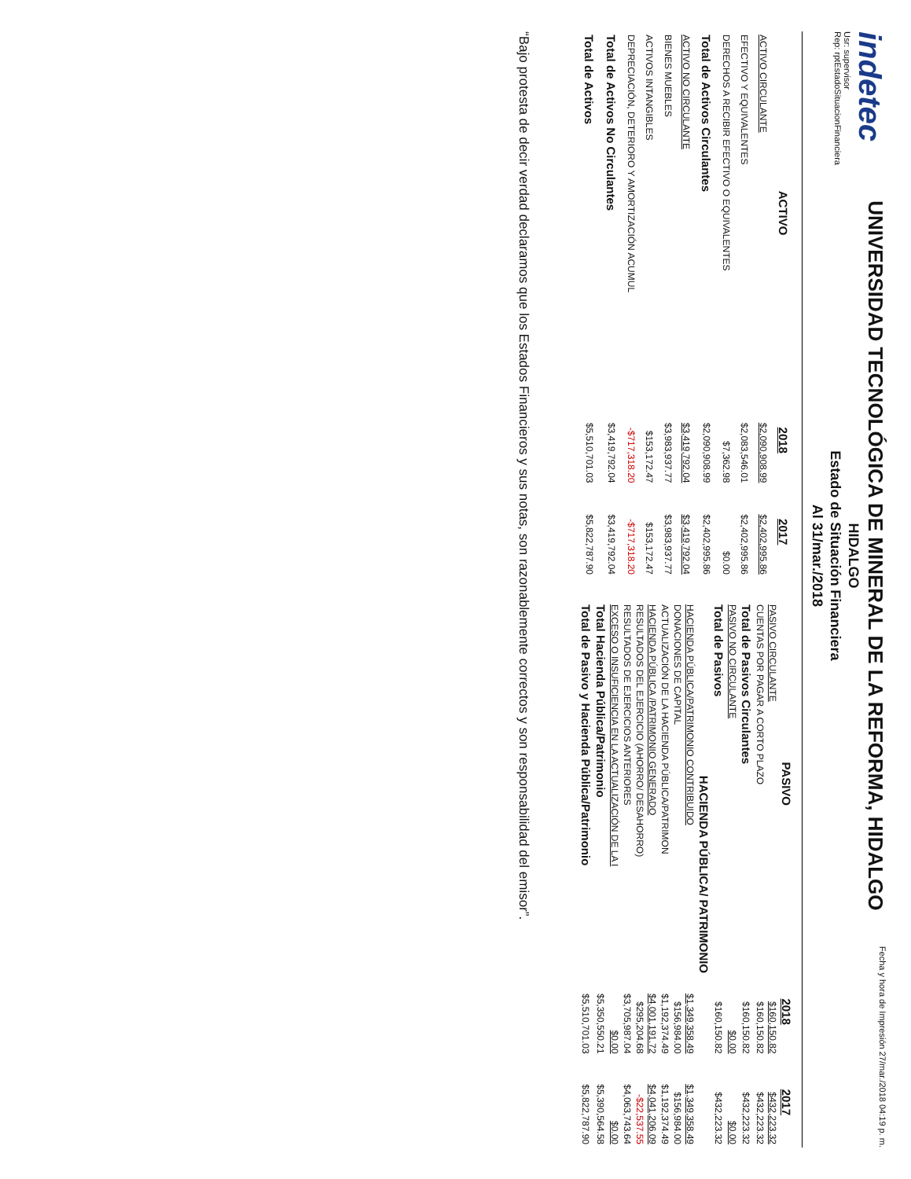indetec
Usr: supervisor
Rep: rptEstadoSituacionFinanciera
UNIVERSIDAD TECNOLÓGICA DE MINERAL DE LA REFORMA, HIDALGO
HIDALGO
Estado de Situación Financiera
Al 31/mar./2018
Fecha y hora de Impresión 27/mar./2018 04:19 p. m.
| ACTIVO | 2018 | 2017 |
| --- | --- | --- |
| ACTIVO CIRCULANTE | $2,090,908.99 | $2,402,995.86 |
| EFECTIVO Y EQUIVALENTES | $2,083,546.01 | $2,402,995.86 |
| DERECHOS A RECIBIR EFECTIVO O EQUIVALENTES | $7,362.98 | $0.00 |
| Total de Activos Circulantes | $2,090,908.99 | $2,402,995.86 |
| ACTIVO NO CIRCULANTE | $3,419,792.04 | $3,419,792.04 |
| BIENES MUEBLES | $3,983,937.77 | $3,983,937.77 |
| ACTIVOS INTANGIBLES | $153,172.47 | $153,172.47 |
| DEPRECIACIÓN, DETERIORO Y AMORTIZACIÓN ACUMUL | -$717,318.20 | -$717,318.20 |
| Total de Activos No Circulantes | $3,419,792.04 | $3,419,792.04 |
| Total de Activos | $5,510,701.03 | $5,822,787.90 |
| PASIVO | 2018 | 2017 |
| --- | --- | --- |
| PASIVO CIRCULANTE | $160,150.82 | $432,223.32 |
| CUENTAS POR PAGAR A CORTO PLAZO | $160,150.82 | $432,223.32 |
| Total de Pasivos Circulantes | $160,150.82 | $432,223.32 |
| PASIVO NO CIRCULANTE | $0.00 | $0.00 |
| Total de Pasivos | $160,150.82 | $432,223.32 |
| HACIENDA PÚBLICA/ PATRIMONIO | | |
| HACIENDA PÚBLICA/PATRIMONIO CONTRIBUIDO | $1,349,358.49 | $1,349,358.49 |
| DONACIONES DE CAPITAL | $156,984.00 | $156,984.00 |
| ACTUALIZACIÓN DE LA HACIENDA PÚBLICA/PATRIMON | $1,192,374.49 | $1,192,374.49 |
| HACIENDA PÚBLICA /PATRIMONIO GENERADO | $4,001,191.72 | $4,041,206.09 |
| RESULTADOS DEL EJERCICIO (AHORRO/ DESAHORRO) | $295,204.68 | -$22,537.55 |
| RESULTADOS DE EJERCICIOS ANTERIORES | $3,705,987.04 | $4,063,743.64 |
| EXCESO O INSUFICIENCIA EN LA ACTUALIZACIÓN DE LA I | $0.00 | $0.00 |
| Total Hacienda Pública/Patrimonio | $5,350,550.21 | $5,390,564.58 |
| Total de Pasivo y Hacienda Pública/Patrimonio | $5,510,701.03 | $5,822,787.90 |
“Bajo protesta de decir verdad declaramos que los Estados Financieros y sus notas, son razonablemente correctos y son responsabilidad del emisor”.